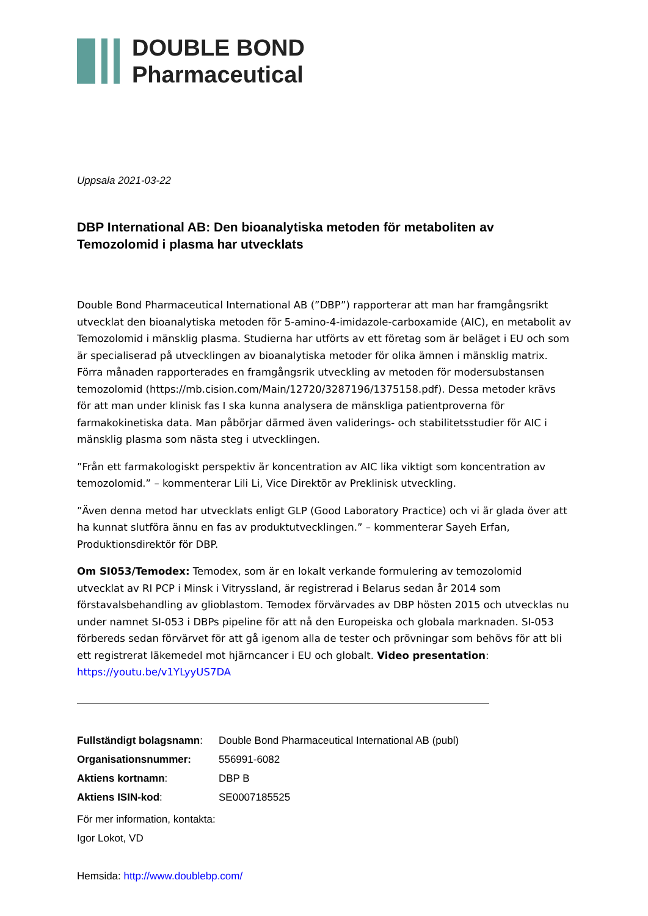DOUBLE BOND
Pharmaceutical
Uppsala 2021-03-22
DBP International AB: Den bioanalytiska metoden för metaboliten av Temozolomid i plasma har utvecklats
Double Bond Pharmaceutical International AB (”DBP”) rapporterar att man har framgångsrikt utvecklat den bioanalytiska metoden för 5-amino-4-imidazole-carboxamide (AIC), en metabolit av Temozolomid i mänsklig plasma. Studierna har utförts av ett företag som är beläget i EU och som är specialiserad på utvecklingen av bioanalytiska metoder för olika ämnen i mänsklig matrix. Förra månaden rapporterades en framgångsrik utveckling av metoden för modersubstansen temozolomid (https://mb.cision.com/Main/12720/3287196/1375158.pdf). Dessa metoder krävs för att man under klinisk fas I ska kunna analysera de mänskliga patientproverna för farmakokinetiska data. Man påbörjar därmed även validerings- och stabilitetsstudier för AIC i mänsklig plasma som nästa steg i utvecklingen.
”Från ett farmakologiskt perspektiv är koncentration av AIC lika viktigt som koncentration av temozolomid.” – kommenterar Lili Li, Vice Direktör av Preklinisk utveckling.
”Även denna metod har utvecklats enligt GLP (Good Laboratory Practice) och vi är glada över att ha kunnat slutföra ännu en fas av produktutvecklingen.” – kommenterar Sayeh Erfan, Produktionsdirektör för DBP.
Om SI053/Temodex: Temodex, som är en lokalt verkande formulering av temozolomid utvecklat av RI PCP i Minsk i Vitryssland, är registrerad i Belarus sedan år 2014 som förstavalsbehandling av glioblastom. Temodex förvärvades av DBP hösten 2015 och utvecklas nu under namnet SI-053 i DBPs pipeline för att nå den Europeiska och globala marknaden. SI-053 förbereds sedan förvärvet för att gå igenom alla de tester och prövningar som behövs för att bli ett registrerat läkemedel mot hjärncancer i EU och globalt. Video presentation: https://youtu.be/v1YLyyUS7DA
| Fullständigt bolagsnamn : | Double Bond Pharmaceutical International AB (publ) |
| Organisationsnummer: | 556991-6082 |
| Aktiens kortnamn : | DBP B |
| Aktiens ISIN-kod : | SE0007185525 |
För mer information, kontakta:
Igor Lokot, VD
Hemsida: http://www.doublebp.com/